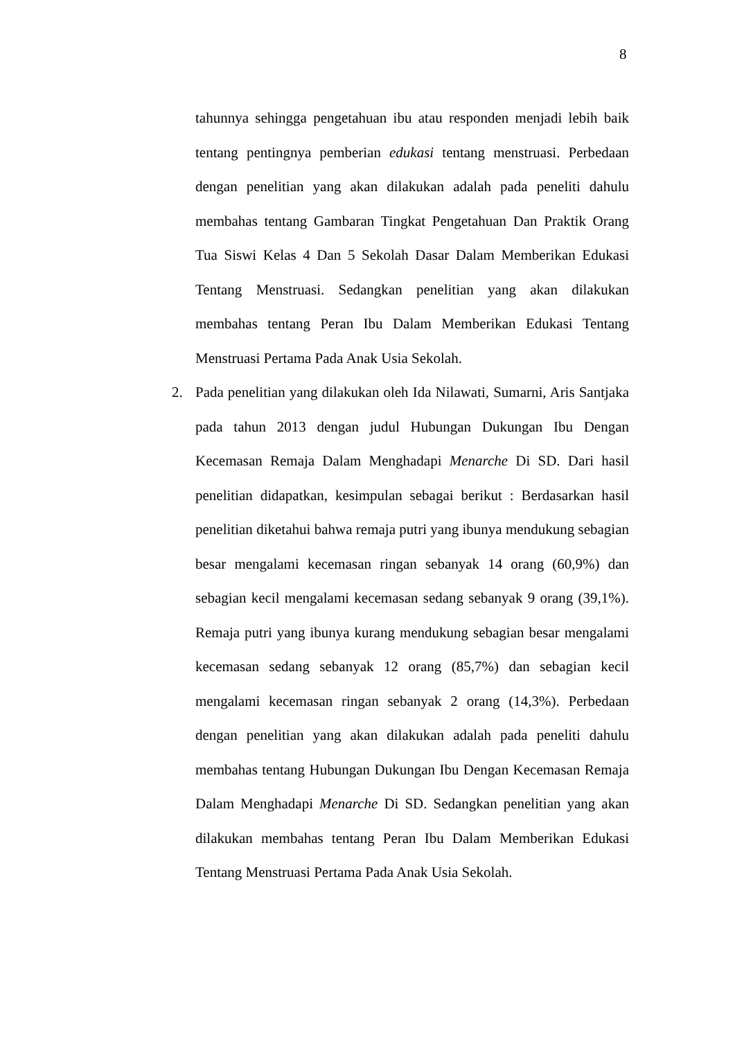8
tahunnya sehingga pengetahuan ibu atau responden menjadi lebih baik tentang pentingnya pemberian edukasi tentang menstruasi. Perbedaan dengan penelitian yang akan dilakukan adalah pada peneliti dahulu membahas tentang Gambaran Tingkat Pengetahuan Dan Praktik Orang Tua Siswi Kelas 4 Dan 5 Sekolah Dasar Dalam Memberikan Edukasi Tentang Menstruasi. Sedangkan penelitian yang akan dilakukan membahas tentang Peran Ibu Dalam Memberikan Edukasi Tentang Menstruasi Pertama Pada Anak Usia Sekolah.
2. Pada penelitian yang dilakukan oleh Ida Nilawati, Sumarni, Aris Santjaka pada tahun 2013 dengan judul Hubungan Dukungan Ibu Dengan Kecemasan Remaja Dalam Menghadapi Menarche Di SD. Dari hasil penelitian didapatkan, kesimpulan sebagai berikut : Berdasarkan hasil penelitian diketahui bahwa remaja putri yang ibunya mendukung sebagian besar mengalami kecemasan ringan sebanyak 14 orang (60,9%) dan sebagian kecil mengalami kecemasan sedang sebanyak 9 orang (39,1%). Remaja putri yang ibunya kurang mendukung sebagian besar mengalami kecemasan sedang sebanyak 12 orang (85,7%) dan sebagian kecil mengalami kecemasan ringan sebanyak 2 orang (14,3%). Perbedaan dengan penelitian yang akan dilakukan adalah pada peneliti dahulu membahas tentang Hubungan Dukungan Ibu Dengan Kecemasan Remaja Dalam Menghadapi Menarche Di SD. Sedangkan penelitian yang akan dilakukan membahas tentang Peran Ibu Dalam Memberikan Edukasi Tentang Menstruasi Pertama Pada Anak Usia Sekolah.